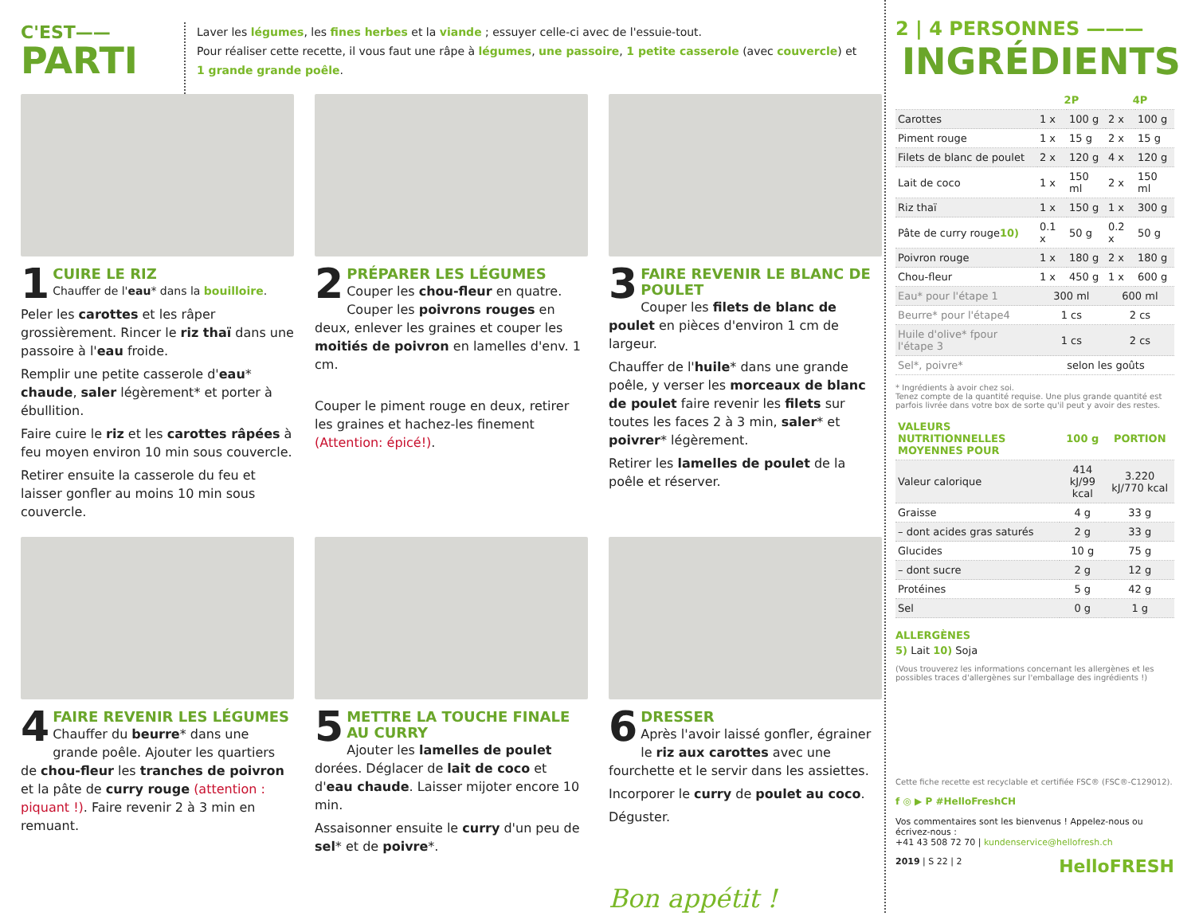C'EST——
PARTI
Laver les légumes, les fines herbes et la viande ; essuyer celle-ci avec de l'essuie-tout.
Pour réaliser cette recette, il vous faut une râpe à légumes, une passoire, 1 petite casserole (avec couvercle) et
1 grande grande poêle.
1
CUIRE LE RIZ
Chauffer de l'eau* dans la bouilloire.
Peler les carottes et les râper grossièrement. Rincer le riz thaï dans une passoire à l'eau froide.
Remplir une petite casserole d'eau* chaude, saler légèrement* et porter à ébullition.
Faire cuire le riz et les carottes râpées à feu moyen environ 10 min sous couvercle.
Retirer ensuite la casserole du feu et laisser gonfler au moins 10 min sous couvercle.
2
PRÉPARER LES LÉGUMES
Couper les chou-fleur en quatre. Couper les poivrons rouges en deux, enlever les graines et couper les moitiés de poivron en lamelles d'env. 1 cm.
Couper le piment rouge en deux, retirer les graines et hachez-les finement (Attention: épicé!).
3
FAIRE REVENIR LE BLANC DE POULET
Couper les filets de blanc de poulet en pièces d'environ 1 cm de largeur.
Chauffer de l'huile* dans une grande poêle, y verser les morceaux de blanc de poulet faire revenir les filets sur toutes les faces 2 à 3 min, saler* et poivrer* légèrement.
Retirer les lamelles de poulet de la poêle et réserver.
4
FAIRE REVENIR LES LÉGUMES
Chauffer du beurre* dans une grande poêle. Ajouter les quartiers de chou-fleur les tranches de poivron et la pâte de curry rouge (attention : piquant !). Faire revenir 2 à 3 min en remuant.
5
METTRE LA TOUCHE FINALE AU CURRY
Ajouter les lamelles de poulet dorées. Déglacer de lait de coco et d'eau chaude. Laisser mijoter encore 10 min.
Assaisonner ensuite le curry d'un peu de sel* et de poivre*.
6
DRESSER
Après l'avoir laissé gonfler, égrainer le riz aux carottes avec une fourchette et le servir dans les assiettes.
Incorporer le curry de poulet au coco.
Déguster.
Bon appétit !
2 | 4 PERSONNES ———
INGRÉDIENTS
| | 2P | | 4P | |
| --- | --- | --- | --- | --- |
| Carottes | 1 x | 100 g | 2 x | 100 g |
| Piment rouge | 1 x | 15 g | 2 x | 15 g |
| Filets de blanc de poulet | 2 x | 120 g | 4 x | 120 g |
| Lait de coco | 1 x | 150 ml | 2 x | 150 ml |
| Riz thaï | 1 x | 150 g | 1 x | 300 g |
| Pâte de curry rouge 10) | 0.1 x | 50 g | 0.2 x | 50 g |
| Poivron rouge | 1 x | 180 g | 2 x | 180 g |
| Chou-fleur | 1 x | 450 g | 1 x | 600 g |
| Eau* pour l'étape 1 | 300 ml | | 600 ml | |
| Beurre* pour l'étape4 | 1 cs | | 2 cs | |
| Huile d'olive* fpour l'étape 3 | 1 cs | | 2 cs | |
| Sel*, poivre* | selon les goûts | | | |
* Ingrédients à avoir chez soi.
Tenez compte de la quantité requise. Une plus grande quantité est parfois livrée dans votre box de sorte qu'il peut y avoir des restes.
| VALEURS NUTRITIONNELLES MOYENNES POUR | 100 g | PORTION |
| --- | --- | --- |
| Valeur calorique | 414 kJ/99 kcal | 3.220 kJ/770 kcal |
| Graisse | 4 g | 33 g |
| – dont acides gras saturés | 2 g | 33 g |
| Glucides | 10 g | 75 g |
| – dont sucre | 2 g | 12 g |
| Protéines | 5 g | 42 g |
| Sel | 0 g | 1 g |
ALLERGÈNES
5) Lait 10) Soja
(Vous trouverez les informations concernant les allergènes et les possibles traces d'allergènes sur l'emballage des ingrédients !)
Cette fiche recette est recyclable et certifiée FSC® (FSC®-C129012).
f ◎ ▶ P #HelloFreshCH
Vos commentaires sont les bienvenus ! Appelez-nous ou écrivez-nous :
+41 43 508 72 70 | kundenservice@hellofresh.ch
2019 | S 22 | 2 HelloFRESH